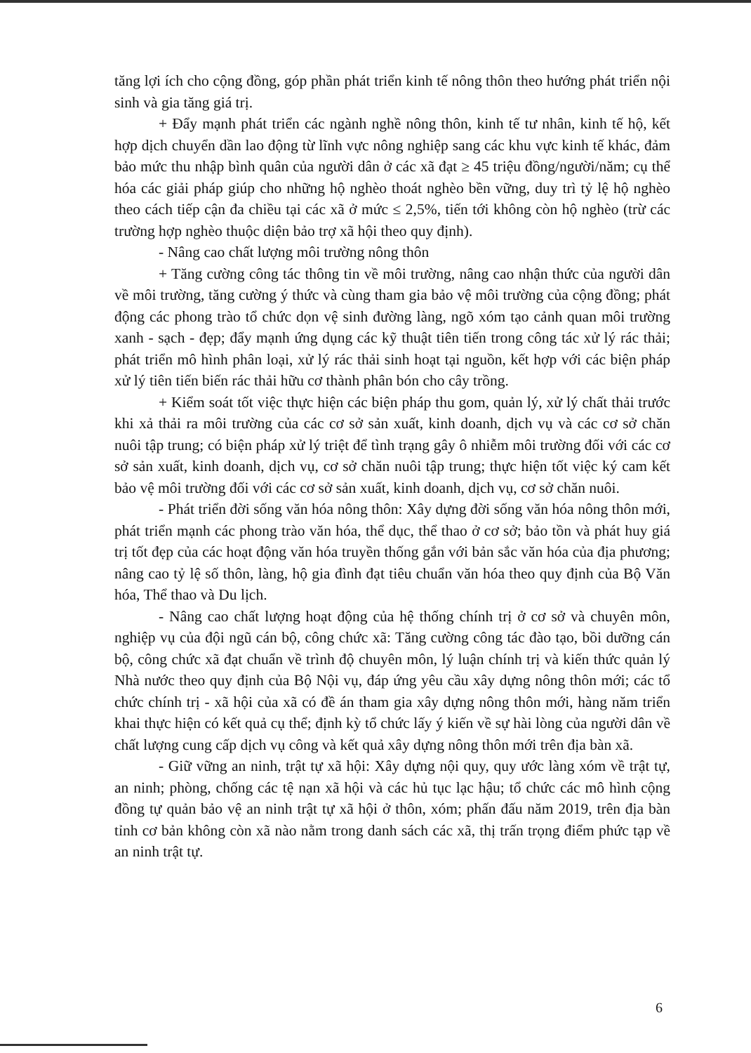tăng lợi ích cho cộng đồng, góp phần phát triển kinh tế nông thôn theo hướng phát triển nội sinh và gia tăng giá trị.
+ Đẩy mạnh phát triển các ngành nghề nông thôn, kinh tế tư nhân, kinh tế hộ, kết hợp dịch chuyển dần lao động từ lĩnh vực nông nghiệp sang các khu vực kinh tế khác, đảm bảo mức thu nhập bình quân của người dân ở các xã đạt ≥ 45 triệu đồng/người/năm; cụ thể hóa các giải pháp giúp cho những hộ nghèo thoát nghèo bền vững, duy trì tỷ lệ hộ nghèo theo cách tiếp cận đa chiều tại các xã ở mức ≤ 2,5%, tiến tới không còn hộ nghèo (trừ các trường hợp nghèo thuộc diện bảo trợ xã hội theo quy định).
- Nâng cao chất lượng môi trường nông thôn
+ Tăng cường công tác thông tin về môi trường, nâng cao nhận thức của người dân về môi trường, tăng cường ý thức và cùng tham gia bảo vệ môi trường của cộng đồng; phát động các phong trào tổ chức dọn vệ sinh đường làng, ngõ xóm tạo cảnh quan môi trường xanh - sạch - đẹp; đẩy mạnh ứng dụng các kỹ thuật tiên tiến trong công tác xử lý rác thải; phát triển mô hình phân loại, xử lý rác thải sinh hoạt tại nguồn, kết hợp với các biện pháp xử lý tiên tiến biến rác thải hữu cơ thành phân bón cho cây trồng.
+ Kiểm soát tốt việc thực hiện các biện pháp thu gom, quản lý, xử lý chất thải trước khi xả thải ra môi trường của các cơ sở sản xuất, kinh doanh, dịch vụ và các cơ sở chăn nuôi tập trung; có biện pháp xử lý triệt để tình trạng gây ô nhiễm môi trường đối với các cơ sở sản xuất, kinh doanh, dịch vụ, cơ sở chăn nuôi tập trung; thực hiện tốt việc ký cam kết bảo vệ môi trường đối với các cơ sở sản xuất, kinh doanh, dịch vụ, cơ sở chăn nuôi.
- Phát triển đời sống văn hóa nông thôn: Xây dựng đời sống văn hóa nông thôn mới, phát triển mạnh các phong trào văn hóa, thể dục, thể thao ở cơ sở; bảo tồn và phát huy giá trị tốt đẹp của các hoạt động văn hóa truyền thống gắn với bản sắc văn hóa của địa phương; nâng cao tỷ lệ số thôn, làng, hộ gia đình đạt tiêu chuẩn văn hóa theo quy định của Bộ Văn hóa, Thể thao và Du lịch.
- Nâng cao chất lượng hoạt động của hệ thống chính trị ở cơ sở và chuyên môn, nghiệp vụ của đội ngũ cán bộ, công chức xã: Tăng cường công tác đào tạo, bồi dưỡng cán bộ, công chức xã đạt chuẩn về trình độ chuyên môn, lý luận chính trị và kiến thức quản lý Nhà nước theo quy định của Bộ Nội vụ, đáp ứng yêu cầu xây dựng nông thôn mới; các tổ chức chính trị - xã hội của xã có đề án tham gia xây dựng nông thôn mới, hàng năm triển khai thực hiện có kết quả cụ thể; định kỳ tổ chức lấy ý kiến về sự hài lòng của người dân về chất lượng cung cấp dịch vụ công và kết quả xây dựng nông thôn mới trên địa bàn xã.
- Giữ vững an ninh, trật tự xã hội: Xây dựng nội quy, quy ước làng xóm về trật tự, an ninh; phòng, chống các tệ nạn xã hội và các hủ tục lạc hậu; tổ chức các mô hình cộng đồng tự quản bảo vệ an ninh trật tự xã hội ở thôn, xóm; phấn đấu năm 2019, trên địa bàn tỉnh cơ bản không còn xã nào nằm trong danh sách các xã, thị trấn trọng điểm phức tạp về an ninh trật tự.
6